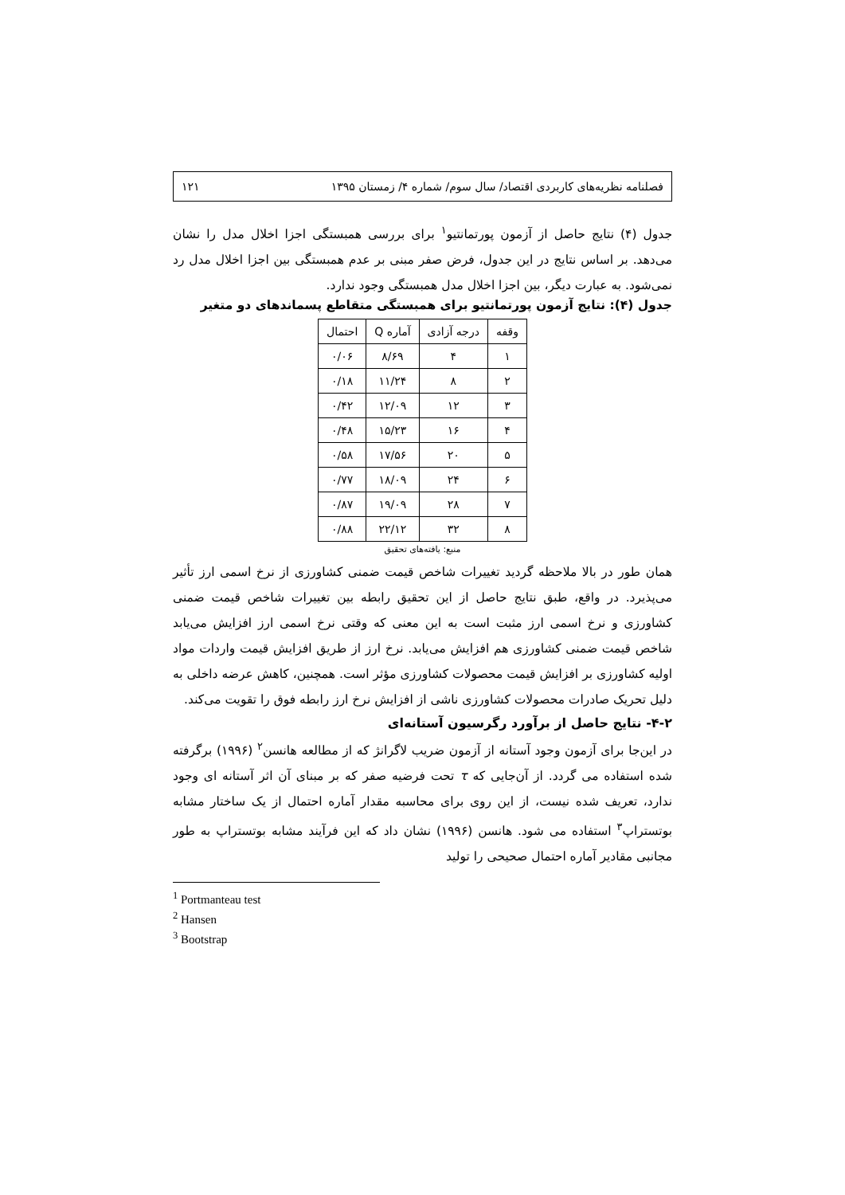فصلنامه نظریه‌های کاربردی اقتصاد/ سال سوم/ شماره ۴/ زمستان ۱۳۹۵ ۱۲۱
جدول (۴) نتایج حاصل از آزمون پورتمانتیو<sup>۱</sup> برای بررسی همبستگی اجزا اخلال مدل را نشان می‌دهد. بر اساس نتایج در این جدول، فرض صفر مبنی بر عدم همبستگی بین اجزا اخلال مدل رد نمی‌شود. به عبارت دیگر، بین اجزا اخلال مدل همبستگی وجود ندارد.
جدول (۴): نتایج آزمون پورتمانتیو برای همبستگی متقاطع پسماندهای دو متغیر
| وقفه | درجه آزادی | آماره Q | احتمال |
| --- | --- | --- | --- |
| ۱ | ۴ | ۸/۶۹ | ۰/۰۶ |
| ۲ | ۸ | ۱۱/۲۴ | ۰/۱۸ |
| ۳ | ۱۲ | ۱۲/۰۹ | ۰/۴۲ |
| ۴ | ۱۶ | ۱۵/۲۳ | ۰/۴۸ |
| ۵ | ۲۰ | ۱۷/۵۶ | ۰/۵۸ |
| ۶ | ۲۴ | ۱۸/۰۹ | ۰/۷۷ |
| ۷ | ۲۸ | ۱۹/۰۹ | ۰/۸۷ |
| ۸ | ۳۲ | ۲۲/۱۲ | ۰/۸۸ |
منبع: یافته‌های تحقیق
همان طور در بالا ملاحظه گردید تغییرات شاخص قیمت ضمنی کشاورزی از نرخ اسمی ارز تأثیر می‌پذیرد. در واقع، طبق نتایج حاصل از این تحقیق رابطه بین تغییرات شاخص قیمت ضمنی کشاورزی و نرخ اسمی ارز مثبت است به این معنی که وقتی نرخ اسمی ارز افزایش می‌یابد شاخص قیمت ضمنی کشاورزی هم افزایش می‌یابد. نرخ ارز از طریق افزایش قیمت واردات مواد اولیه کشاورزی بر افزایش قیمت محصولات کشاورزی مؤثر است. همچنین، کاهش عرضه داخلی به دلیل تحریک صادرات محصولات کشاورزی ناشی از افزایش نرخ ارز رابطه فوق را تقویت می‌کند.
۴-۲- نتایج حاصل از برآورد رگرسیون آستانه‌ای
در این‌جا برای آزمون وجود آستانه از آزمون ضریب لاگرانژ که از مطالعه هانسن<sup>۲</sup> (۱۹۹۶) برگرفته شده استفاده می گردد. از آن‌جایی که τ تحت فرضیه صفر که بر مبنای آن اثر آستانه ای وجود ندارد، تعریف شده نیست، از این روی برای محاسبه مقدار آماره احتمال از یک ساختار مشابه بوتستراپ<sup>۳</sup> استفاده می شود. هانسن (۱۹۹۶) نشان داد که این فرآیند مشابه بوتستراپ به طور مجانبی مقادیر آماره احتمال صحیحی را تولید
<sup>1</sup> Portmanteau test
<sup>2</sup> Hansen
<sup>3</sup> Bootstrap